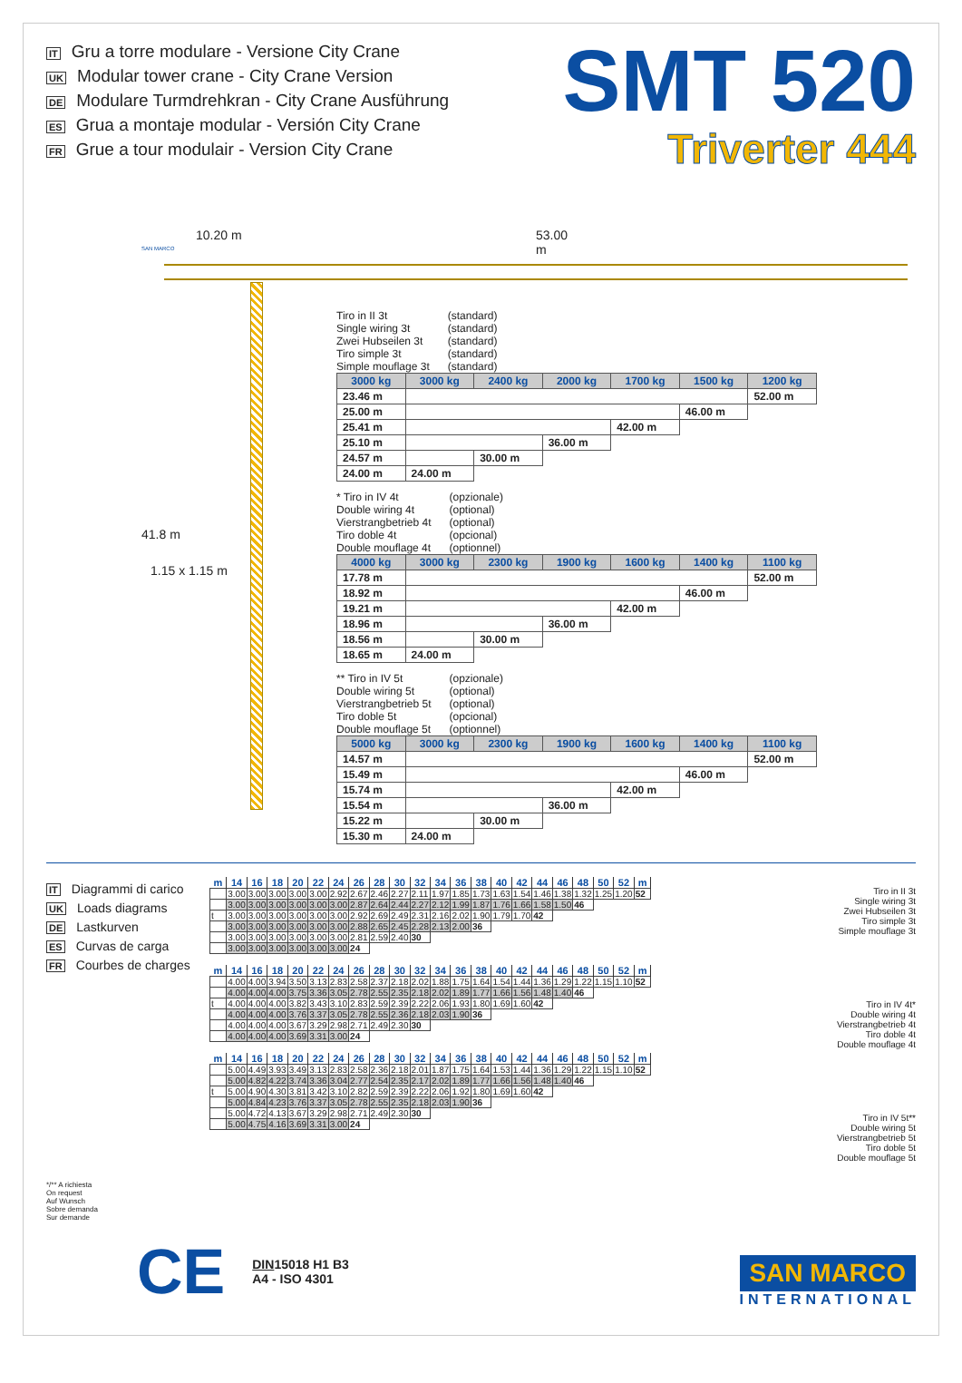IT Gru a torre modulare - Versione City Crane
UK Modular tower crane - City Crane Version
DE Modulare Turmdrehkran - City Crane Ausführung
ES Grua a montaje modular - Versión City Crane
FR Grue a tour modulair - Version City Crane
SMT 520
Triverter 444
10.20 m 53.00 m
41.8 m
1.15 x 1.15 m
SAN MARCO
Tiro in II 3t
Single wiring 3t
Zwei Hubseilen 3t
Tiro simple 3t
Simple mouflage 3t
(standard)
(standard)
(standard)
(standard)
(standard)
| 3000 kg | 3000 kg | 2400 kg | 2000 kg | 1700 kg | 1500 kg | 1200 kg |
| 23.46 m | | | | | | 52.00 m |
| 25.00 m | | | | | 46.00 m | |
| 25.41 m | | | | 42.00 m | | |
| 25.10 m | | | 36.00 m | | | |
| 24.57 m | | 30.00 m | | | | |
| 24.00 m | 24.00 m | | | | | |
* Tiro in IV 4t
Double wiring 4t
Vierstrangbetrieb 4t
Tiro doble 4t
Double mouflage 4t
(opzionale)
(optional)
(optional)
(opcional)
(optionnel)
| 4000 kg | 3000 kg | 2300 kg | 1900 kg | 1600 kg | 1400 kg | 1100 kg |
| 17.78 m | | | | | | 52.00 m |
| 18.92 m | | | | | 46.00 m | |
| 19.21 m | | | | 42.00 m | | |
| 18.96 m | | | 36.00 m | | | |
| 18.56 m | | 30.00 m | | | | |
| 18.65 m | 24.00 m | | | | | |
** Tiro in IV 5t
Double wiring 5t
Vierstrangbetrieb 5t
Tiro doble 5t
Double mouflage 5t
(opzionale)
(optional)
(optional)
(opcional)
(optionnel)
| 5000 kg | 3000 kg | 2300 kg | 1900 kg | 1600 kg | 1400 kg | 1100 kg |
| 14.57 m | | | | | | 52.00 m |
| 15.49 m | | | | | 46.00 m | |
| 15.74 m | | | | 42.00 m | | |
| 15.54 m | | | 36.00 m | | | |
| 15.22 m | | 30.00 m | | | | |
| 15.30 m | 24.00 m | | | | | |
IT Diagrammi di carico
UK Loads diagrams
DE Lastkurven
ES Curvas de carga
FR Courbes de charges
*/** A richiesta
On request
Auf Wunsch
Sobre demanda
Sur demande
| m | 14 | 16 | 18 | 20 | 22 | 24 | 26 | 28 | 30 | 32 | 34 | 36 | 38 | 40 | 42 | 44 | 46 | 48 | 50 | 52 | m |
| --- | --- | --- | --- | --- | --- | --- | --- | --- | --- | --- | --- | --- | --- | --- | --- | --- | --- | --- | --- | --- | --- |
| | 3.00 | 3.00 | 3.00 | 3.00 | 3.00 | 2.92 | 2.67 | 2.46 | 2.27 | 2.11 | 1.97 | 1.85 | 1.73 | 1.63 | 1.54 | 1.46 | 1.38 | 1.32 | 1.25 | 1.20 | 52 |
| | 3.00 | 3.00 | 3.00 | 3.00 | 3.00 | 3.00 | 2.87 | 2.64 | 2.44 | 2.27 | 2.12 | 1.99 | 1.87 | 1.76 | 1.66 | 1.58 | 1.50 | 46 | | | |
| t | 3.00 | 3.00 | 3.00 | 3.00 | 3.00 | 3.00 | 2.92 | 2.69 | 2.49 | 2.31 | 2.16 | 2.02 | 1.90 | 1.79 | 1.70 | 42 | | | | | |
| | 3.00 | 3.00 | 3.00 | 3.00 | 3.00 | 3.00 | 2.88 | 2.65 | 2.45 | 2.28 | 2.13 | 2.00 | 36 | | | | | | | | |
| | 3.00 | 3.00 | 3.00 | 3.00 | 3.00 | 3.00 | 2.81 | 2.59 | 2.40 | 30 | | | | | | | | | | | |
| | 3.00 | 3.00 | 3.00 | 3.00 | 3.00 | 3.00 | 24 | | | | | | | | | | | | | | |
| m | 14 | 16 | 18 | 20 | 22 | 24 | 26 | 28 | 30 | 32 | 34 | 36 | 38 | 40 | 42 | 44 | 46 | 48 | 50 | 52 | m |
| --- | --- | --- | --- | --- | --- | --- | --- | --- | --- | --- | --- | --- | --- | --- | --- | --- | --- | --- | --- | --- | --- |
| | 4.00 | 4.00 | 3.94 | 3.50 | 3.13 | 2.83 | 2.58 | 2.37 | 2.18 | 2.02 | 1.88 | 1.75 | 1.64 | 1.54 | 1.44 | 1.36 | 1.29 | 1.22 | 1.15 | 1.10 | 52 |
| | 4.00 | 4.00 | 4.00 | 3.75 | 3.36 | 3.05 | 2.78 | 2.55 | 2.35 | 2.18 | 2.02 | 1.89 | 1.77 | 1.66 | 1.56 | 1.48 | 1.40 | 46 | | | |
| t | 4.00 | 4.00 | 4.00 | 3.82 | 3.43 | 3.10 | 2.83 | 2.59 | 2.39 | 2.22 | 2.06 | 1.93 | 1.80 | 1.69 | 1.60 | 42 | | | | | |
| | 4.00 | 4.00 | 4.00 | 3.76 | 3.37 | 3.05 | 2.78 | 2.55 | 2.36 | 2.18 | 2.03 | 1.90 | 36 | | | | | | | | |
| | 4.00 | 4.00 | 4.00 | 3.67 | 3.29 | 2.98 | 2.71 | 2.49 | 2.30 | 30 | | | | | | | | | | | |
| | 4.00 | 4.00 | 4.00 | 3.69 | 3.31 | 3.00 | 24 | | | | | | | | | | | | | | |
| m | 14 | 16 | 18 | 20 | 22 | 24 | 26 | 28 | 30 | 32 | 34 | 36 | 38 | 40 | 42 | 44 | 46 | 48 | 50 | 52 | m |
| --- | --- | --- | --- | --- | --- | --- | --- | --- | --- | --- | --- | --- | --- | --- | --- | --- | --- | --- | --- | --- | --- |
| | 5.00 | 4.49 | 3.93 | 3.49 | 3.13 | 2.83 | 2.58 | 2.36 | 2.18 | 2.01 | 1.87 | 1.75 | 1.64 | 1.53 | 1.44 | 1.36 | 1.29 | 1.22 | 1.15 | 1.10 | 52 |
| | 5.00 | 4.82 | 4.22 | 3.74 | 3.36 | 3.04 | 2.77 | 2.54 | 2.35 | 2.17 | 2.02 | 1.89 | 1.77 | 1.66 | 1.56 | 1.48 | 1.40 | 46 | | | |
| t | 5.00 | 4.90 | 4.30 | 3.81 | 3.42 | 3.10 | 2.82 | 2.59 | 2.39 | 2.22 | 2.06 | 1.92 | 1.80 | 1.69 | 1.60 | 42 | | | | | |
| | 5.00 | 4.84 | 4.23 | 3.76 | 3.37 | 3.05 | 2.78 | 2.55 | 2.35 | 2.18 | 2.03 | 1.90 | 36 | | | | | | | | |
| | 5.00 | 4.72 | 4.13 | 3.67 | 3.29 | 2.98 | 2.71 | 2.49 | 2.30 | 30 | | | | | | | | | | | |
| | 5.00 | 4.75 | 4.16 | 3.69 | 3.31 | 3.00 | 24 | | | | | | | | | | | | | | |
Tiro in II 3t
Single wiring 3t
Zwei Hubseilen 3t
Tiro simple 3t
Simple mouflage 3t
Tiro in IV 4t*
Double wiring 4t
Vierstrangbetrieb 4t
Tiro doble 4t
Double mouflage 4t
Tiro in IV 5t**
Double wiring 5t
Vierstrangbetrieb 5t
Tiro doble 5t
Double mouflage 5t
CE
DIN15018 H1 B3
A4 - ISO 4301
SAN MARCO
INTERNATIONAL